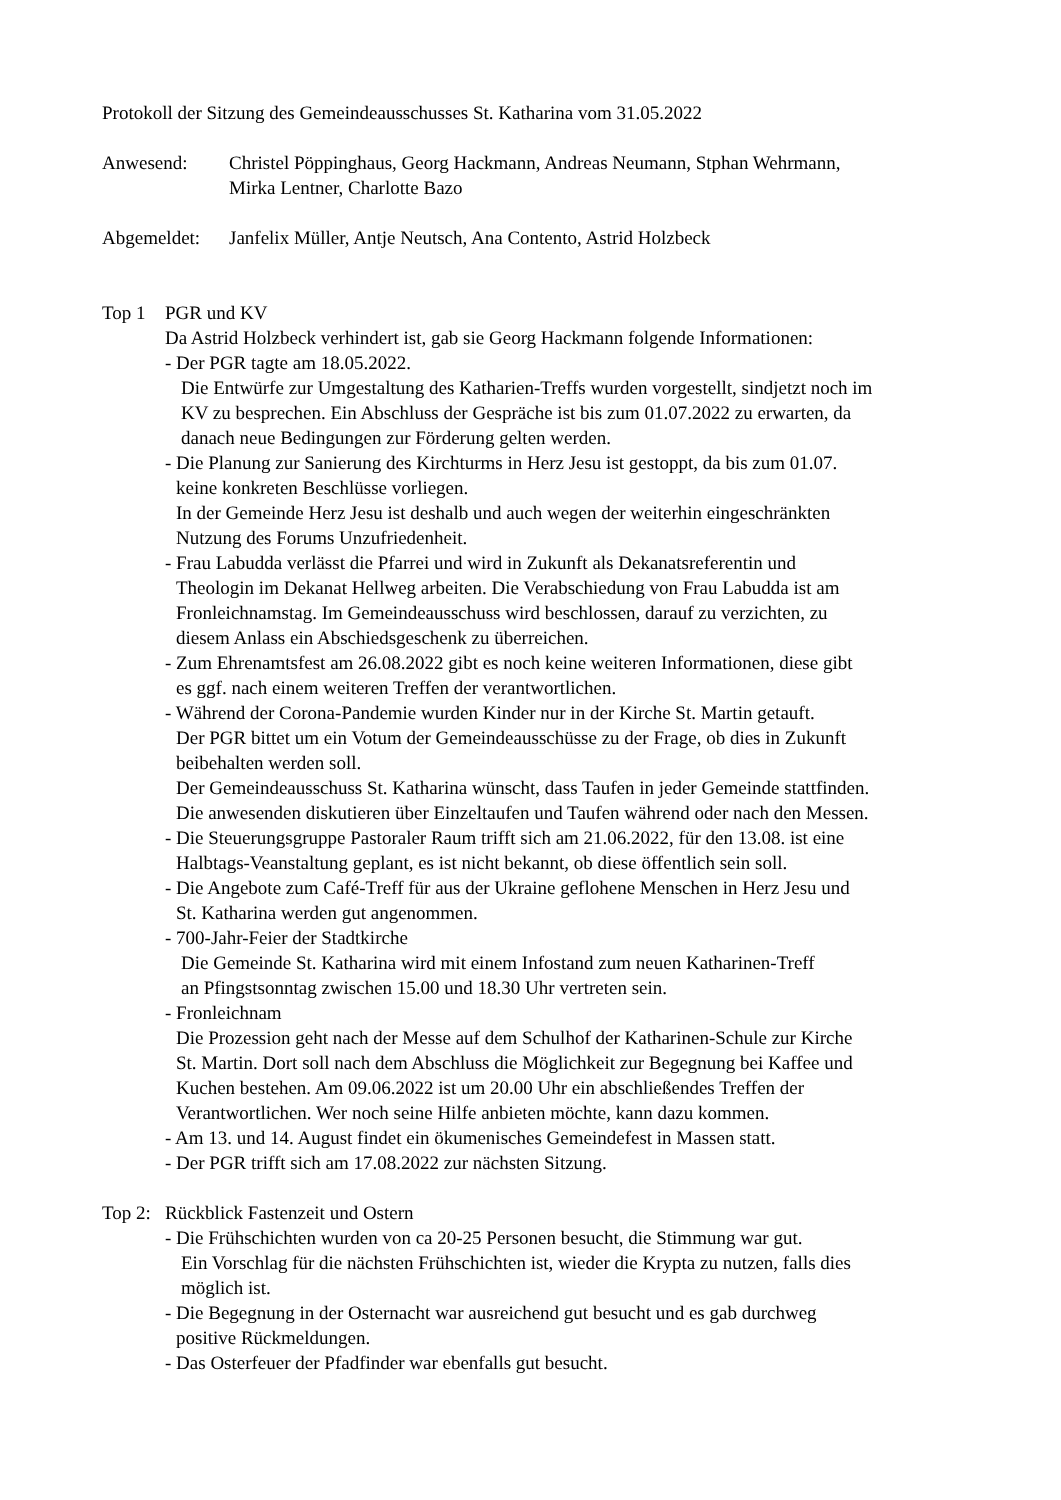Protokoll der Sitzung des Gemeindeausschusses St. Katharina vom 31.05.2022
Anwesend: Christel Pöppinghaus, Georg Hackmann, Andreas Neumann, Stphan Wehrmann,
Mirka Lentner, Charlotte Bazo
Abgemeldet: Janfelix Müller, Antje Neutsch, Ana Contento, Astrid Holzbeck
Top 1 PGR und KV
Da Astrid Holzbeck verhindert ist, gab sie Georg Hackmann folgende Informationen:
- Der PGR tagte am 18.05.2022.
Die Entwürfe zur Umgestaltung des Katharien-Treffs wurden vorgestellt, sindjetzt noch im
KV zu besprechen. Ein Abschluss der Gespräche ist bis zum 01.07.2022 zu erwarten, da
danach neue Bedingungen zur Förderung gelten werden.
- Die Planung zur Sanierung des Kirchturms in Herz Jesu ist gestoppt, da bis zum 01.07.
keine konkreten Beschlüsse vorliegen.
In der Gemeinde Herz Jesu ist deshalb und auch wegen der weiterhin eingeschränkten
Nutzung des Forums Unzufriedenheit.
- Frau Labudda verlässt die Pfarrei und wird in Zukunft als Dekanatsreferentin und
Theologin im Dekanat Hellweg arbeiten. Die Verabschiedung von Frau Labudda ist am
Fronleichnamstag. Im Gemeindeausschuss wird beschlossen, darauf zu verzichten, zu
diesem Anlass ein Abschiedsgeschenk zu überreichen.
- Zum Ehrenamtsfest am 26.08.2022 gibt es noch keine weiteren Informationen, diese gibt
es ggf. nach einem weiteren Treffen der verantwortlichen.
- Während der Corona-Pandemie wurden Kinder nur in der Kirche St. Martin getauft.
Der PGR bittet um ein Votum der Gemeindeausschüsse zu der Frage, ob dies in Zukunft
beibehalten werden soll.
Der Gemeindeausschuss St. Katharina wünscht, dass Taufen in jeder Gemeinde stattfinden.
Die anwesenden diskutieren über Einzeltaufen und Taufen während oder nach den Messen.
- Die Steuerungsgruppe Pastoraler Raum trifft sich am 21.06.2022, für den 13.08. ist eine
Halbtags-Veanstaltung geplant, es ist nicht bekannt, ob diese öffentlich sein soll.
- Die Angebote zum Café-Treff für aus der Ukraine geflohene Menschen in Herz Jesu und
St. Katharina werden gut angenommen.
- 700-Jahr-Feier der Stadtkirche
Die Gemeinde St. Katharina wird mit einem Infostand zum neuen Katharinen-Treff
an Pfingstsonntag zwischen 15.00 und 18.30 Uhr vertreten sein.
- Fronleichnam
Die Prozession geht nach der Messe auf dem Schulhof der Katharinen-Schule zur Kirche
St. Martin. Dort soll nach dem Abschluss die Möglichkeit zur Begegnung bei Kaffee und
Kuchen bestehen. Am 09.06.2022 ist um 20.00 Uhr ein abschließendes Treffen der
Verantwortlichen. Wer noch seine Hilfe anbieten möchte, kann dazu kommen.
- Am 13. und 14. August findet ein ökumenisches Gemeindefest in Massen statt.
- Der PGR trifft sich am 17.08.2022 zur nächsten Sitzung.
Top 2:
Rückblick Fastenzeit und Ostern
- Die Frühschichten wurden von ca 20-25 Personen besucht, die Stimmung war gut.
Ein Vorschlag für die nächsten Frühschichten ist, wieder die Krypta zu nutzen, falls dies
möglich ist.
- Die Begegnung in der Osternacht war ausreichend gut besucht und es gab durchweg
positive Rückmeldungen.
- Das Osterfeuer der Pfadfinder war ebenfalls gut besucht.